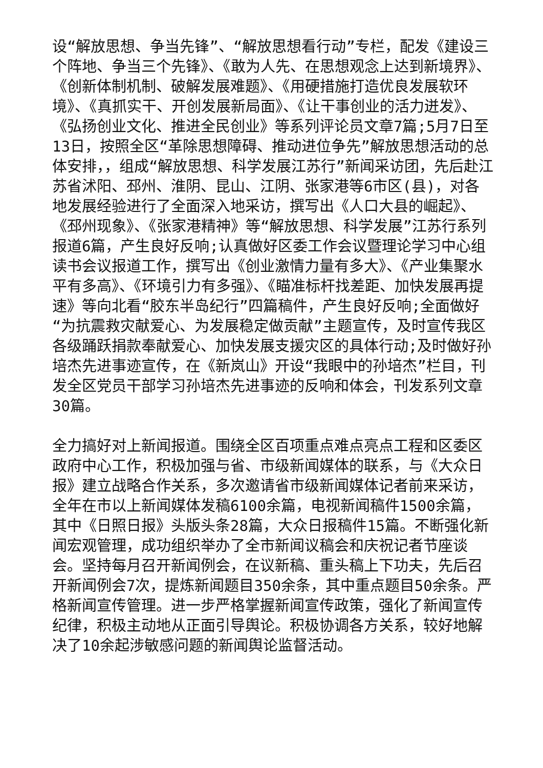设“解放思想、争当先锋”、“解放思想看行动”专栏，配发《建设三个阵地、争当三个先锋》、《敢为人先、在思想观念上达到新境界》、《创新体制机制、破解发展难题》、《用硬措施打造优良发展软环境》、《真抓实干、开创发展新局面》、《让干事创业的活力迸发》、《弘扬创业文化、推进全民创业》等系列评论员文章7篇;5月7日至13日，按照全区“革除思想障碍、推动进位争先”解放思想活动的总体安排，，组成“解放思想、科学发展江苏行”新闻采访团，先后赴江苏省沭阳、邳州、淮阴、昆山、江阴、张家港等6市区(县)，对各地发展经验进行了全面深入地采访，撰写出《人口大县的崛起》、《邳州现象》、《张家港精神》等“解放思想、科学发展”江苏行系列报道6篇，产生良好反响;认真做好区委工作会议暨理论学习中心组读书会议报道工作，撰写出《创业激情力量有多大》、《产业集聚水平有多高》、《环境引力有多强》、《瞄准标杆找差距、加快发展再提速》等向北看“胶东半岛纪行”四篇稿件，产生良好反响;全面做好“为抗震救灾献爱心、为发展稳定做贡献”主题宣传，及时宣传我区各级踊跃捐款奉献爱心、加快发展支援灾区的具体行动;及时做好孙培杰先进事迹宣传，在《新岚山》开设“我眼中的孙培杰”栏目，刊发全区党员干部学习孙培杰先进事迹的反响和体会，刊发系列文章30篇。
全力搞好对上新闻报道。围绕全区百项重点难点亮点工程和区委区政府中心工作，积极加强与省、市级新闻媒体的联系，与《大众日报》建立战略合作关系，多次邀请省市级新闻媒体记者前来采访，全年在市以上新闻媒体发稿6100余篇，电视新闻稿件1500余篇，其中《日照日报》头版头条28篇，大众日报稿件15篇。不断强化新闻宏观管理，成功组织举办了全市新闻议稿会和庆祝记者节座谈会。坚持每月召开新闻例会，在议新稿、重头稿上下功夫，先后召开新闻例会7次，提炼新闻题目350余条，其中重点题目50余条。严格新闻宣传管理。进一步严格掌握新闻宣传政策，强化了新闻宣传纪律，积极主动地从正面引导舆论。积极协调各方关系，较好地解决了10余起涉敏感问题的新闻舆论监督活动。